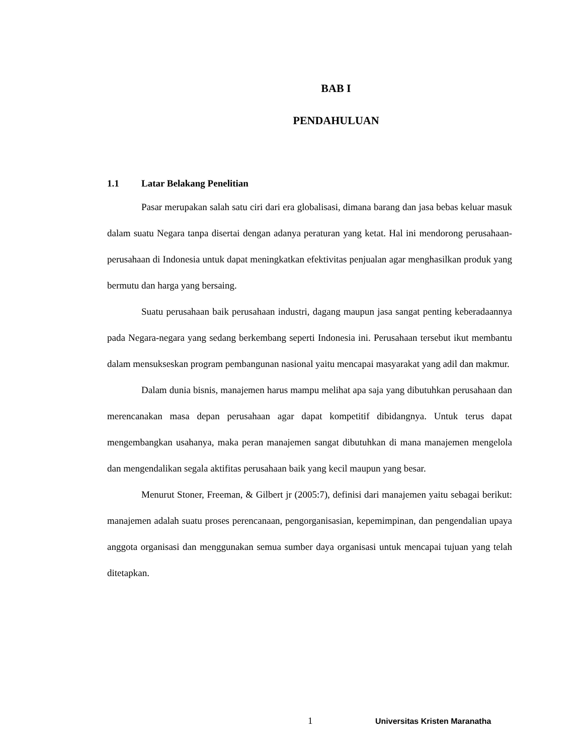BAB I
PENDAHULUAN
1.1 Latar Belakang Penelitian
Pasar merupakan salah satu ciri dari era globalisasi, dimana barang dan jasa bebas keluar masuk dalam suatu Negara tanpa disertai dengan adanya peraturan yang ketat. Hal ini mendorong perusahaan-perusahaan di Indonesia untuk dapat meningkatkan efektivitas penjualan agar menghasilkan produk yang bermutu dan harga yang bersaing.
Suatu perusahaan baik perusahaan industri, dagang maupun jasa sangat penting keberadaannya pada Negara-negara yang sedang berkembang seperti Indonesia ini. Perusahaan tersebut ikut membantu dalam mensukseskan program pembangunan nasional yaitu mencapai masyarakat yang adil dan makmur.
Dalam dunia bisnis, manajemen harus mampu melihat apa saja yang dibutuhkan perusahaan dan merencanakan masa depan perusahaan agar dapat kompetitif dibidangnya. Untuk terus dapat mengembangkan usahanya, maka peran manajemen sangat dibutuhkan di mana manajemen mengelola dan mengendalikan segala aktifitas perusahaan baik yang kecil maupun yang besar.
Menurut Stoner, Freeman, & Gilbert jr (2005:7), definisi dari manajemen yaitu sebagai berikut: manajemen adalah suatu proses perencanaan, pengorganisasian, kepemimpinan, dan pengendalian upaya anggota organisasi dan menggunakan semua sumber daya organisasi untuk mencapai tujuan yang telah ditetapkan.
1 Universitas Kristen Maranatha